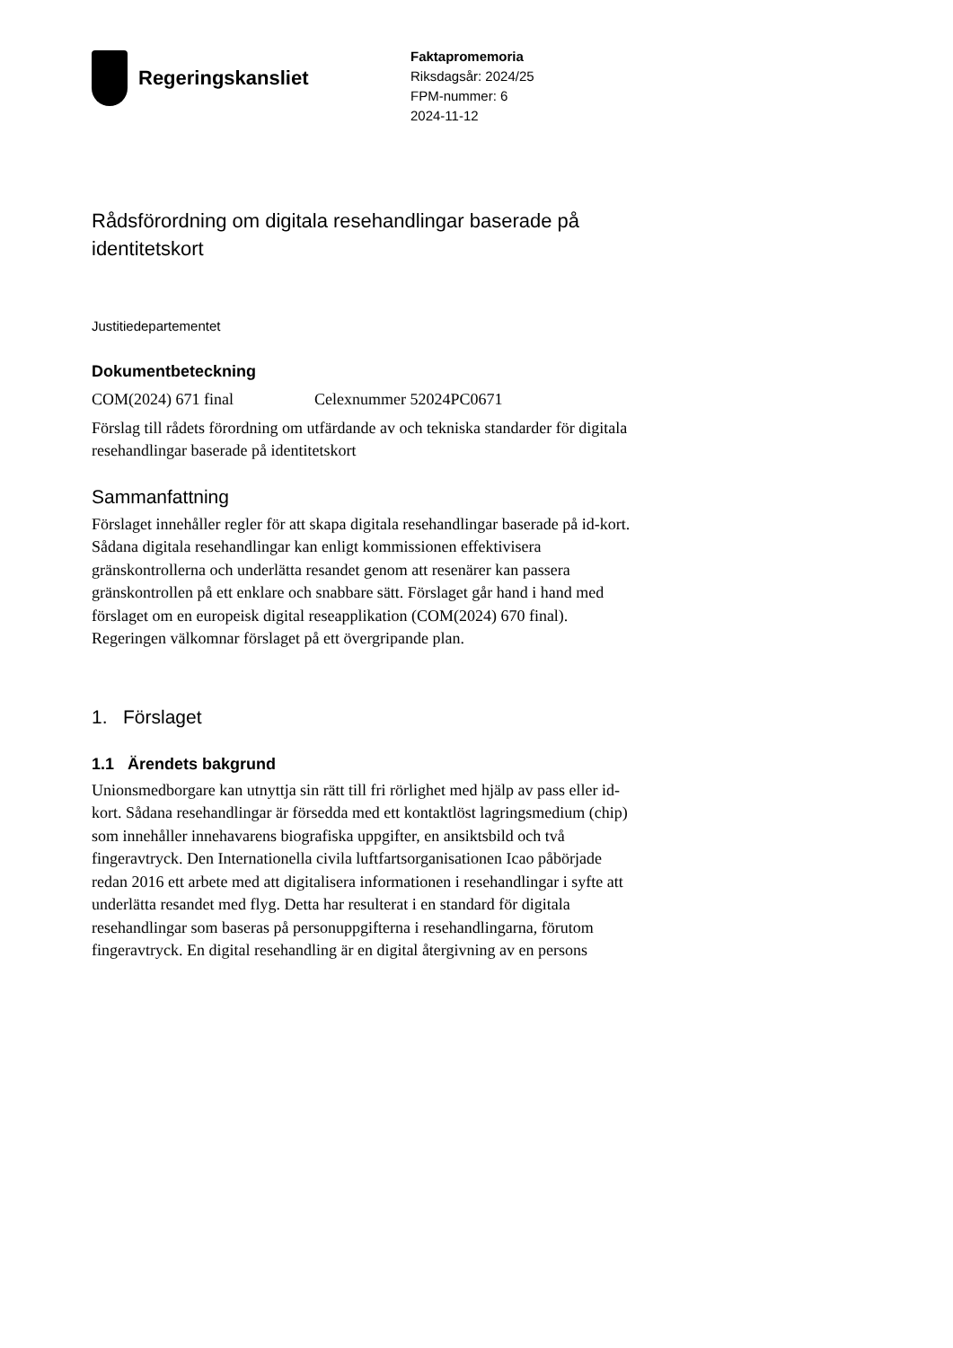Regeringskansliet
Faktapromemoria
Riksdagsår: 2024/25
FPM-nummer: 6
2024-11-12
Rådsförordning om digitala resehandlingar baserade på identitetskort
Justitiedepartementet
Dokumentbeteckning
COM(2024) 671 final Celexnummer 52024PC0671
Förslag till rådets förordning om utfärdande av och tekniska standarder för digitala resehandlingar baserade på identitetskort
Sammanfattning
Förslaget innehåller regler för att skapa digitala resehandlingar baserade på id-kort. Sådana digitala resehandlingar kan enligt kommissionen effektivisera gränskontrollerna och underlätta resandet genom att resenärer kan passera gränskontrollen på ett enklare och snabbare sätt. Förslaget går hand i hand med förslaget om en europeisk digital reseapplikation (COM(2024) 670 final). Regeringen välkomnar förslaget på ett övergripande plan.
1. Förslaget
1.1 Ärendets bakgrund
Unionsmedborgare kan utnyttja sin rätt till fri rörlighet med hjälp av pass eller id-kort. Sådana resehandlingar är försedda med ett kontaktlöst lagringsmedium (chip) som innehåller innehavarens biografiska uppgifter, en ansiktsbild och två fingeravtryck. Den Internationella civila luftfartsorganisationen Icao påbörjade redan 2016 ett arbete med att digitalisera informationen i resehandlingar i syfte att underlätta resandet med flyg. Detta har resulterat i en standard för digitala resehandlingar som baseras på personuppgifterna i resehandlingarna, förutom fingeravtryck. En digital resehandling är en digital återgivning av en persons